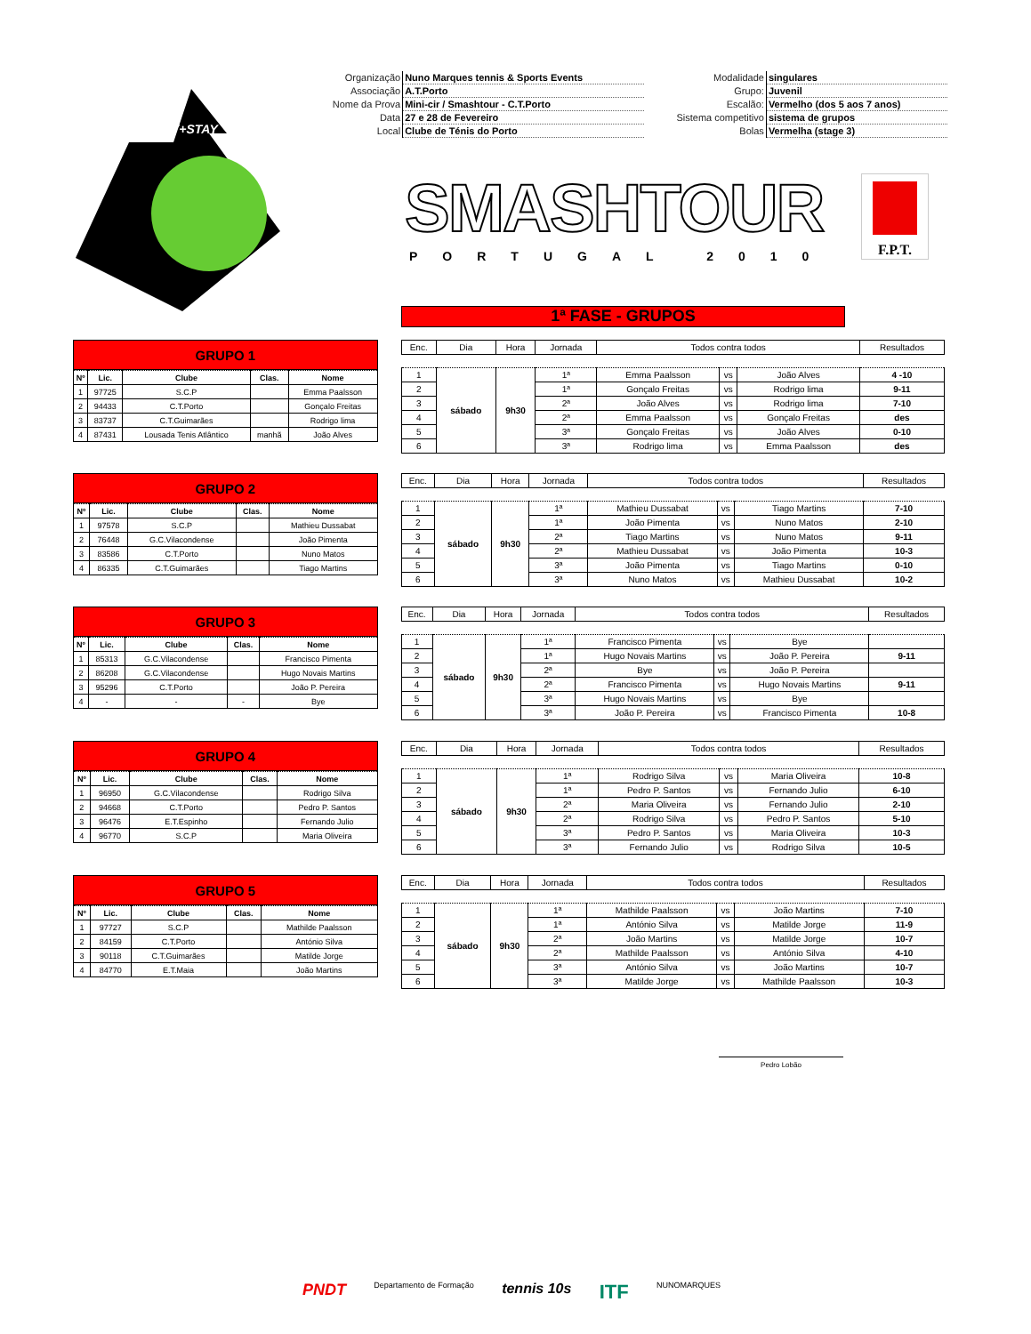| Organização | Nuno Marques tennis & Sports Events | Modalidade | singulares |
| Associação | A.T.Porto | Grupo: | Juvenil |
| Nome da Prova | Mini-cir / Smashtour - C.T.Porto | Escalão: | Vermelho (dos 5 aos 7 anos) |
| Data | 27 e 28 de Fevereiro | Sistema competitivo | sistema de grupos |
| Local | Clube de Ténis do Porto | Bolas | Vermelha (stage 3) |
PLAY+STAY
SMASHTOUR
PORTUGAL 2010
F.P.T.
1ª FASE - GRUPOS
GRUPO 1
| Nº | Lic. | Clube | Clas. | Nome |
| --- | --- | --- | --- | --- |
| 1 | 97725 | S.C.P | | Emma Paalsson |
| 2 | 94433 | C.T.Porto | | Gonçalo Freitas |
| 3 | 83737 | C.T.Guimarães | | Rodrigo lima |
| 4 | 87431 | Lousada Tenis Atlântico | manhã | João Alves |
| Enc. | Dia | Hora | Jornada | Todos contra todos | | | Resultados |
| --- | --- | --- | --- | --- | --- | --- | --- |
| 1 | sábado | 9h30 | 1ª | Emma Paalsson | vs | João Alves | 4 -10 |
| 2 | | | 1ª | Gonçalo Freitas | vs | Rodrigo lima | 9-11 |
| 3 | | | 2ª | João Alves | vs | Rodrigo lima | 7-10 |
| 4 | | | 2ª | Emma Paalsson | vs | Gonçalo Freitas | des |
| 5 | | | 3ª | Gonçalo Freitas | vs | João Alves | 0-10 |
| 6 | | | 3ª | Rodrigo lima | vs | Emma Paalsson | des |
GRUPO 2
| Nº | Lic. | Clube | Clas. | Nome |
| --- | --- | --- | --- | --- |
| 1 | 97578 | S.C.P | | Mathieu Dussabat |
| 2 | 76448 | G.C.Vilacondense | | João Pimenta |
| 3 | 83586 | C.T.Porto | | Nuno Matos |
| 4 | 86335 | C.T.Guimarães | | Tiago Martins |
| Enc. | Dia | Hora | Jornada | Todos contra todos | | | Resultados |
| --- | --- | --- | --- | --- | --- | --- | --- |
| 1 | sábado | 9h30 | 1ª | Mathieu Dussabat | vs | Tiago Martins | 7-10 |
| 2 | | | 1ª | João Pimenta | vs | Nuno Matos | 2-10 |
| 3 | | | 2ª | Tiago Martins | vs | Nuno Matos | 9-11 |
| 4 | | | 2ª | Mathieu Dussabat | vs | João Pimenta | 10-3 |
| 5 | | | 3ª | João Pimenta | vs | Tiago Martins | 0-10 |
| 6 | | | 3ª | Nuno Matos | vs | Mathieu Dussabat | 10-2 |
GRUPO 3
| Nº | Lic. | Clube | Clas. | Nome |
| --- | --- | --- | --- | --- |
| 1 | 85313 | G.C.Vilacondense | | Francisco Pimenta |
| 2 | 86208 | G.C.Vilacondense | | Hugo Novais Martins |
| 3 | 95296 | C.T.Porto | | João P. Pereira |
| 4 | - | - | - | Bye |
| Enc. | Dia | Hora | Jornada | Todos contra todos | | | Resultados |
| --- | --- | --- | --- | --- | --- | --- | --- |
| 1 | sábado | 9h30 | 1ª | Francisco Pimenta | vs | Bye | |
| 2 | | | 1ª | Hugo Novais Martins | vs | João P. Pereira | 9-11 |
| 3 | | | 2ª | Bye | vs | João P. Pereira | |
| 4 | | | 2ª | Francisco Pimenta | vs | Hugo Novais Martins | 9-11 |
| 5 | | | 3ª | Hugo Novais Martins | vs | Bye | |
| 6 | | | 3ª | João P. Pereira | vs | Francisco Pimenta | 10-8 |
GRUPO 4
| Nº | Lic. | Clube | Clas. | Nome |
| --- | --- | --- | --- | --- |
| 1 | 96950 | G.C.Vilacondense | | Rodrigo Silva |
| 2 | 94668 | C.T.Porto | | Pedro P. Santos |
| 3 | 96476 | E.T.Espinho | | Fernando Julio |
| 4 | 96770 | S.C.P | | Maria Oliveira |
| Enc. | Dia | Hora | Jornada | Todos contra todos | | | Resultados |
| --- | --- | --- | --- | --- | --- | --- | --- |
| 1 | sábado | 9h30 | 1ª | Rodrigo Silva | vs | Maria Oliveira | 10-8 |
| 2 | | | 1ª | Pedro P. Santos | vs | Fernando Julio | 6-10 |
| 3 | | | 2ª | Maria Oliveira | vs | Fernando Julio | 2-10 |
| 4 | | | 2ª | Rodrigo Silva | vs | Pedro P. Santos | 5-10 |
| 5 | | | 3ª | Pedro P. Santos | vs | Maria Oliveira | 10-3 |
| 6 | | | 3ª | Fernando Julio | vs | Rodrigo Silva | 10-5 |
GRUPO 5
| Nº | Lic. | Clube | Clas. | Nome |
| --- | --- | --- | --- | --- |
| 1 | 97727 | S.C.P | | Mathilde Paalsson |
| 2 | 84159 | C.T.Porto | | António Silva |
| 3 | 90118 | C.T.Guimarães | | Matilde Jorge |
| 4 | 84770 | E.T.Maia | | João Martins |
| Enc. | Dia | Hora | Jornada | Todos contra todos | | | Resultados |
| --- | --- | --- | --- | --- | --- | --- | --- |
| 1 | sábado | 9h30 | 1ª | Mathilde Paalsson | vs | João Martins | 7-10 |
| 2 | | | 1ª | António Silva | vs | Matilde Jorge | 11-9 |
| 3 | | | 2ª | João Martins | vs | Matilde Jorge | 10-7 |
| 4 | | | 2ª | Mathilde Paalsson | vs | António Silva | 4-10 |
| 5 | | | 3ª | António Silva | vs | João Martins | 10-7 |
| 6 | | | 3ª | Matilde Jorge | vs | Mathilde Paalsson | 10-3 |
Pedro Lobão
PNDT Departamento de Formação tennis 10s ITF NUNOMARQUES